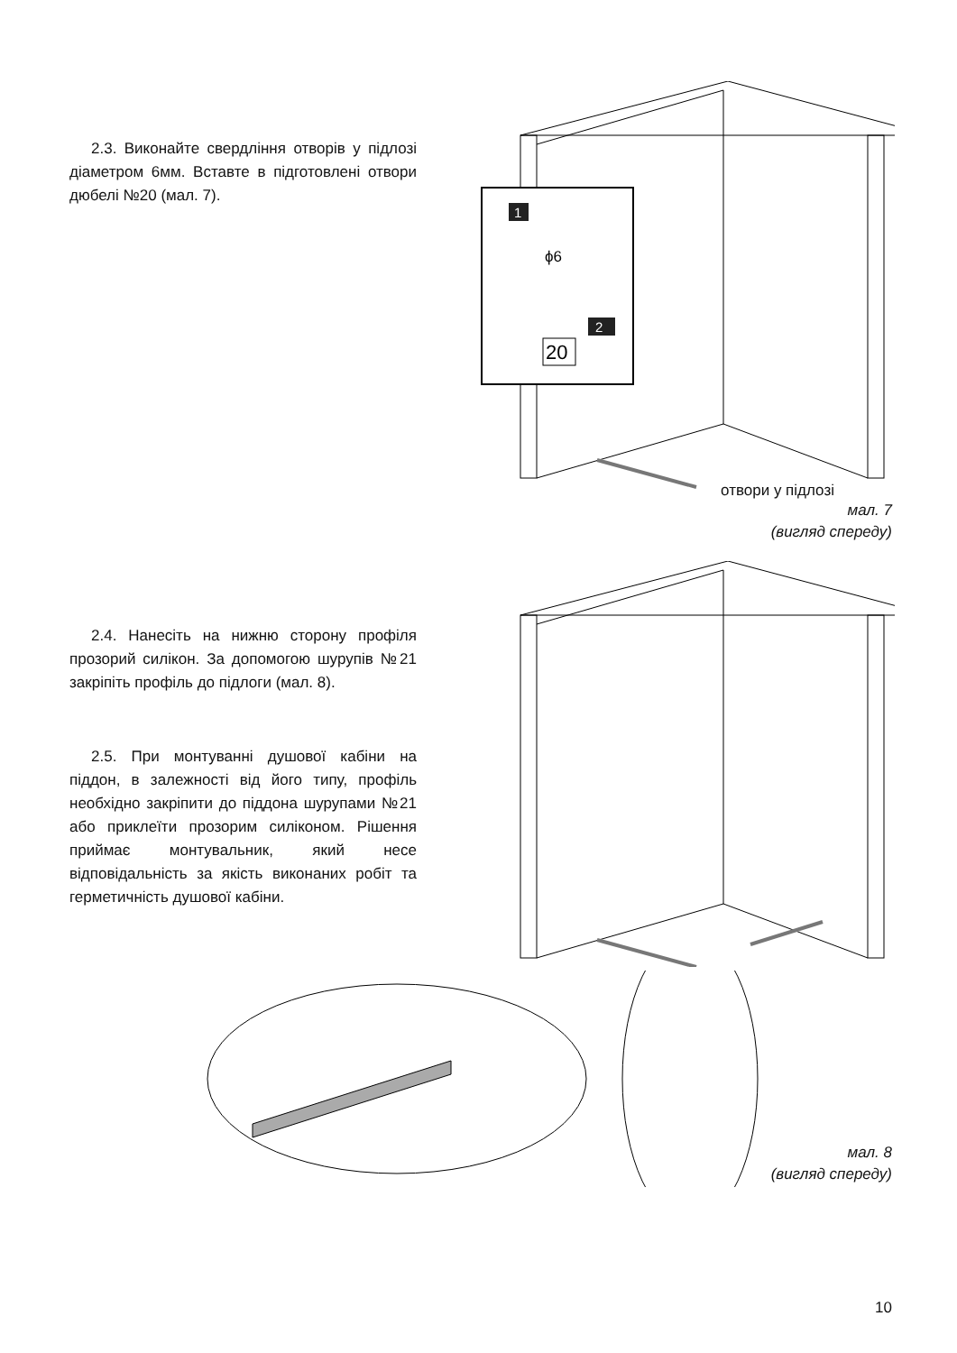2.3. Виконайте свердління отворів у підлозі діаметром 6мм. Вставте в підготовлені отвори дюбелі №20 (мал. 7).
1
ϕ6
2
20
отвори у підлозі
мал. 7
(вигляд спереду)
2.4. Нанесіть на нижню сторону профіля прозорий силікон. За допомогою шурупів №21 закріпіть профіль до підлоги (мал. 8).
2.5. При монтуванні душової кабіни на піддон, в залежності від його типу, профіль необхідно закріпити до піддона шурупами №21 або приклеїти прозорим силіконом. Рішення приймає монтувальник, який несе відповідальність за якість виконаних робіт та герметичність душової кабіни.
мал. 8
(вигляд спереду)
10